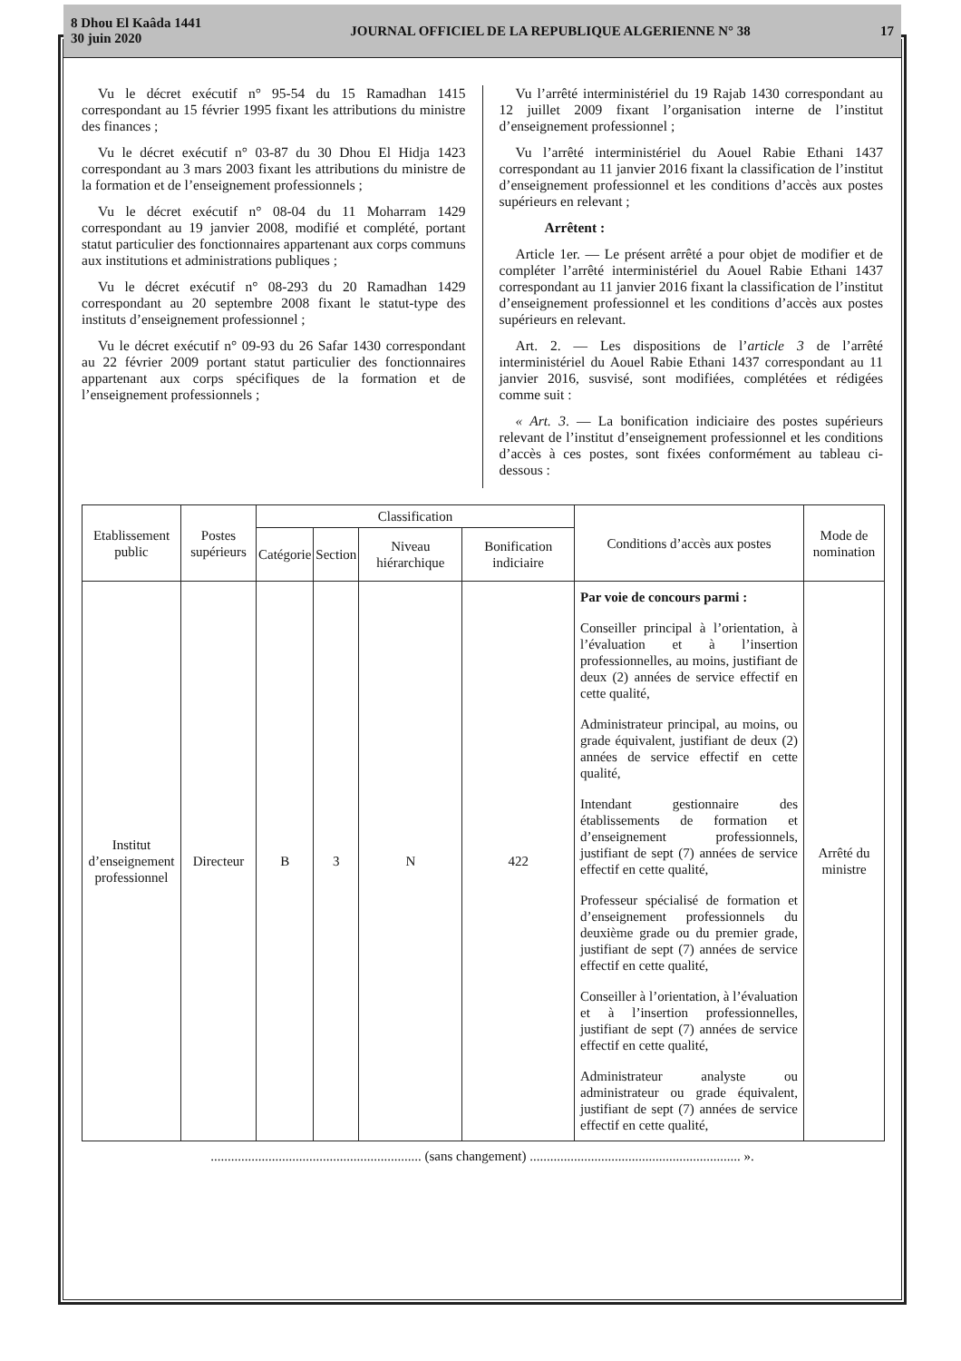8 Dhou El Kaâda 1441
30 juin 2020
JOURNAL OFFICIEL DE LA REPUBLIQUE ALGERIENNE N° 38
17
Vu le décret exécutif n° 95-54 du 15 Ramadhan 1415 correspondant au 15 février 1995 fixant les attributions du ministre des finances ;
Vu le décret exécutif n° 03-87 du 30 Dhou El Hidja 1423 correspondant au 3 mars 2003 fixant les attributions du ministre de la formation et de l’enseignement professionnels ;
Vu le décret exécutif n° 08-04 du 11 Moharram 1429 correspondant au 19 janvier 2008, modifié et complété, portant statut particulier des fonctionnaires appartenant aux corps communs aux institutions et administrations publiques ;
Vu le décret exécutif n° 08-293 du 20 Ramadhan 1429 correspondant au 20 septembre 2008 fixant le statut-type des instituts d’enseignement professionnel ;
Vu le décret exécutif n° 09-93 du 26 Safar 1430 correspondant au 22 février 2009 portant statut particulier des fonctionnaires appartenant aux corps spécifiques de la formation et de l’enseignement professionnels ;
Vu l’arrêté interministériel du 19 Rajab 1430 correspondant au 12 juillet 2009 fixant l’organisation interne de l’institut d’enseignement professionnel ;
Vu l’arrêté interministériel du Aouel Rabie Ethani 1437 correspondant au 11 janvier 2016 fixant la classification de l’institut d’enseignement professionnel et les conditions d’accès aux postes supérieurs en relevant ;
Arrêtent :
Article 1er. — Le présent arrêté a pour objet de modifier et de compléter l’arrêté interministériel du Aouel Rabie Ethani 1437 correspondant au 11 janvier 2016 fixant la classification de l’institut d’enseignement professionnel et les conditions d’accès aux postes supérieurs en relevant.
Art. 2. — Les dispositions de l’article 3 de l’arrêté interministériel du Aouel Rabie Ethani 1437 correspondant au 11 janvier 2016, susvisé, sont modifiées, complétées et rédigées comme suit :
« Art. 3. — La bonification indiciaire des postes supérieurs relevant de l’institut d’enseignement professionnel et les conditions d’accès à ces postes, sont fixées conformément au tableau ci-dessous :
| Etablissement public | Postes supérieurs | Classification | | | | Conditions d’accès aux postes | Mode de nomination |
| --- | --- | --- | --- | --- | --- | --- | --- |
| | | Catégorie | Section | Niveau hiérarchique | Bonification indiciaire | | |
| Institut d’enseignement professionnel | Directeur | B | 3 | N | 422 | Par voie de concours parmi : Conseiller principal à l’orientation, à l’évaluation et à l’insertion professionnelles, au moins, justifiant de deux (2) années de service effectif en cette qualité, Administrateur principal, au moins, ou grade équivalent, justifiant de deux (2) années de service effectif en cette qualité, Intendant gestionnaire des établissements de formation et d’enseignement professionnels, justifiant de sept (7) années de service effectif en cette qualité, Professeur spécialisé de formation et d’enseignement professionnels du deuxième grade ou du premier grade, justifiant de sept (7) années de service effectif en cette qualité, Conseiller à l’orientation, à l’évaluation et à l’insertion professionnelles, justifiant de sept (7) années de service effectif en cette qualité, Administrateur analyste ou administrateur ou grade équivalent, justifiant de sept (7) années de service effectif en cette qualité, | Arrêté du ministre |
.............................................................. (sans changement) .............................................................. ».